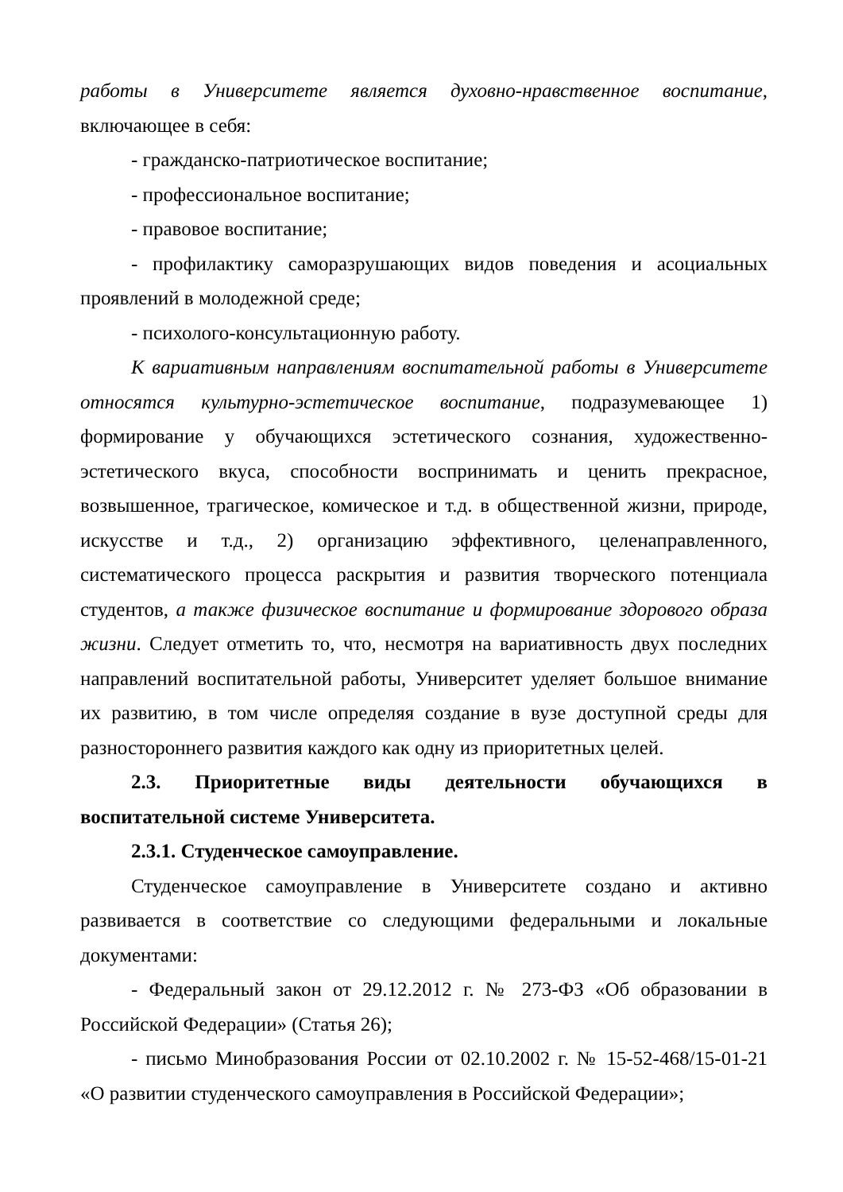работы в Университете является духовно-нравственное воспитание, включающее в себя:
- гражданско-патриотическое воспитание;
- профессиональное воспитание;
- правовое воспитание;
- профилактику саморазрушающих видов поведения и асоциальных проявлений в молодежной среде;
- психолого-консультационную работу.
К вариативным направлениям воспитательной работы в Университете относятся культурно-эстетическое воспитание, подразумевающее 1) формирование у обучающихся эстетического сознания, художественно-эстетического вкуса, способности воспринимать и ценить прекрасное, возвышенное, трагическое, комическое и т.д. в общественной жизни, природе, искусстве и т.д., 2) организацию эффективного, целенаправленного, систематического процесса раскрытия и развития творческого потенциала студентов, а также физическое воспитание и формирование здорового образа жизни. Следует отметить то, что, несмотря на вариативность двух последних направлений воспитательной работы, Университет уделяет большое внимание их развитию, в том числе определяя создание в вузе доступной среды для разностороннего развития каждого как одну из приоритетных целей.
2.3. Приоритетные виды деятельности обучающихся в воспитательной системе Университета.
2.3.1. Студенческое самоуправление.
Студенческое самоуправление в Университете создано и активно развивается в соответствие со следующими федеральными и локальные документами:
- Федеральный закон от 29.12.2012 г. № 273-ФЗ «Об образовании в Российской Федерации» (Статья 26);
- письмо Минобразования России от 02.10.2002 г. № 15-52-468/15-01-21 «О развитии студенческого самоуправления в Российской Федерации»;